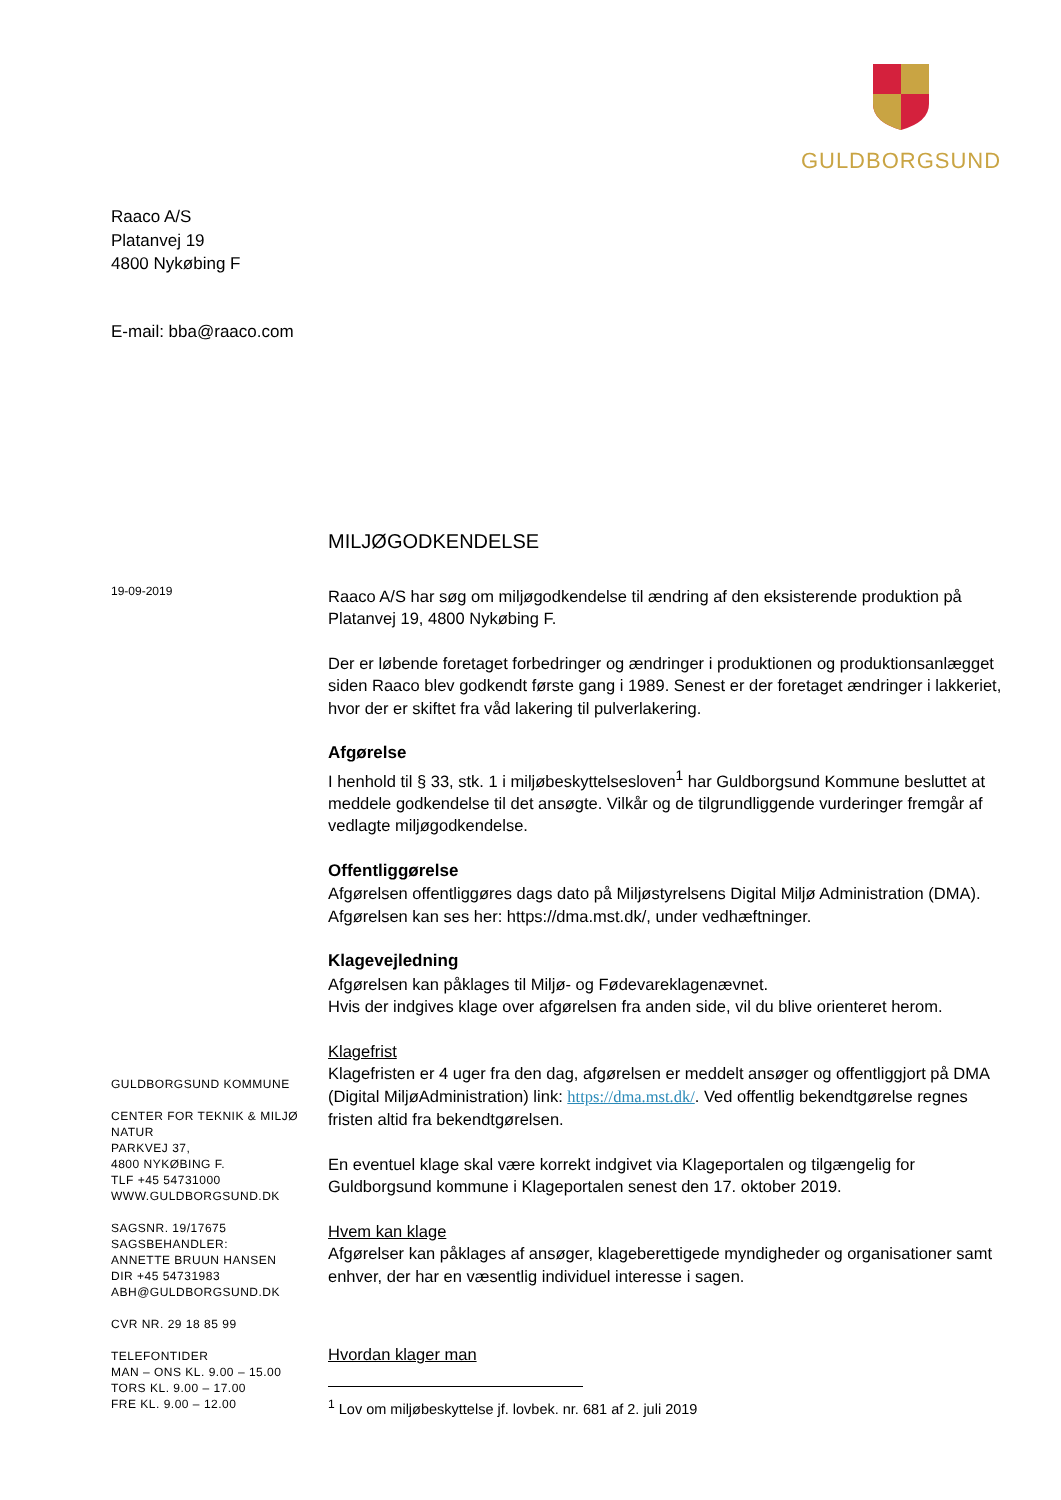GULDBORGSUND
Raaco A/S
Platanvej 19
4800 Nykøbing F
E-mail: bba@raaco.com
19-09-2019
MILJØGODKENDELSE
Raaco A/S har søg om miljøgodkendelse til ændring af den eksisterende produktion på Platanvej 19, 4800 Nykøbing F.
Der er løbende foretaget forbedringer og ændringer i produktionen og produktionsanlægget siden Raaco blev godkendt første gang i 1989. Senest er der foretaget ændringer i lakkeriet, hvor der er skiftet fra våd lakering til pulverlakering.
Afgørelse
I henhold til § 33, stk. 1 i miljøbeskyttelsesloven<sup>1</sup> har Guldborgsund Kommune besluttet at meddele godkendelse til det ansøgte. Vilkår og de tilgrundliggende vurderinger fremgår af vedlagte miljøgodkendelse.
Offentliggørelse
Afgørelsen offentliggøres dags dato på Miljøstyrelsens Digital Miljø Administration (DMA). Afgørelsen kan ses her: https://dma.mst.dk/, under vedhæftninger.
Klagevejledning
Afgørelsen kan påklages til Miljø- og Fødevareklagenævnet.
Hvis der indgives klage over afgørelsen fra anden side, vil du blive orienteret herom.
Klagefrist
Klagefristen er 4 uger fra den dag, afgørelsen er meddelt ansøger og offentliggjort på DMA (Digital MiljøAdministration) link: https://dma.mst.dk/. Ved offentlig bekendtgørelse regnes fristen altid fra bekendtgørelsen.
En eventuel klage skal være korrekt indgivet via Klageportalen og tilgængelig for Guldborgsund kommune i Klageportalen senest den 17. oktober 2019.
Hvem kan klage
Afgørelser kan påklages af ansøger, klageberettigede myndigheder og organisationer samt enhver, der har en væsentlig individuel interesse i sagen.
Hvordan klager man
GULDBORGSUND KOMMUNE
CENTER FOR TEKNIK & MILJØ
NATUR
PARKVEJ 37,
4800 NYKØBING F.
TLF +45 54731000
WWW.GULDBORGSUND.DK
SAGSNR. 19/17675
SAGSBEHANDLER:
ANNETTE BRUUN HANSEN
DIR +45 54731983
ABH@GULDBORGSUND.DK
CVR NR. 29 18 85 99
TELEFONTIDER
MAN – ONS KL. 9.00 – 15.00
TORS KL. 9.00 – 17.00
FRE KL. 9.00 – 12.00
<sup>1</sup> Lov om miljøbeskyttelse jf. lovbek. nr. 681 af 2. juli 2019